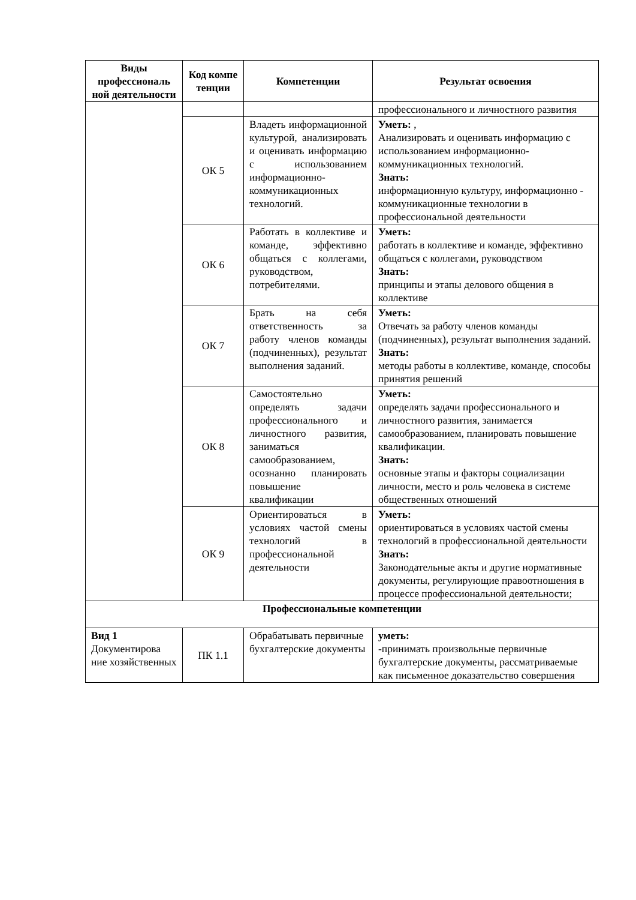| Виды профессиональ ной деятельности | Код компе тенции | Компетенции | Результат освоения |
| --- | --- | --- | --- |
| | | | профессионального и личностного развития |
| | ОК 5 | Владеть информационной культурой, анализировать и оценивать информацию с использованием информационно-коммуникационных технологий. | Уметь: , Анализировать и оценивать информацию с использованием информационно-коммуникационных технологий. Знать: информационную культуру, информационно - коммуникационные технологии в профессиональной деятельности |
| | ОК 6 | Работать в коллективе и команде, эффективно общаться с коллегами, руководством, потребителями. | Уметь: работать в коллективе и команде, эффективно общаться с коллегами, руководством Знать: принципы и этапы делового общения в коллективе |
| | ОК 7 | Брать на себя ответственность за работу членов команды (подчиненных), результат выполнения заданий. | Уметь: Отвечать за работу членов команды (подчиненных), результат выполнения заданий. Знать: методы работы в коллективе, команде, способы принятия решений |
| | ОК 8 | Самостоятельно определять задачи профессионального и личностного развития, заниматься самообразованием, осознанно планировать повышение квалификации | Уметь: определять задачи профессионального и личностного развития, занимается самообразованием, планировать повышение квалификации. Знать: основные этапы и факторы социализации личности, место и роль человека в системе общественных отношений |
| | ОК 9 | Ориентироваться в условиях частой смены технологий в профессиональной деятельности | Уметь: ориентироваться в условиях частой смены технологий в профессиональной деятельности Знать: Законодательные акты и другие нормативные документы, регулирующие правоотношения в процессе профессиональной деятельности; |
| Профессиональные компетенции | | | |
| Вид 1 Документирова ние хозяйственных | ПК 1.1 | Обрабатывать первичные бухгалтерские документы | уметь: -принимать произвольные первичные бухгалтерские документы, рассматриваемые как письменное доказательство совершения |